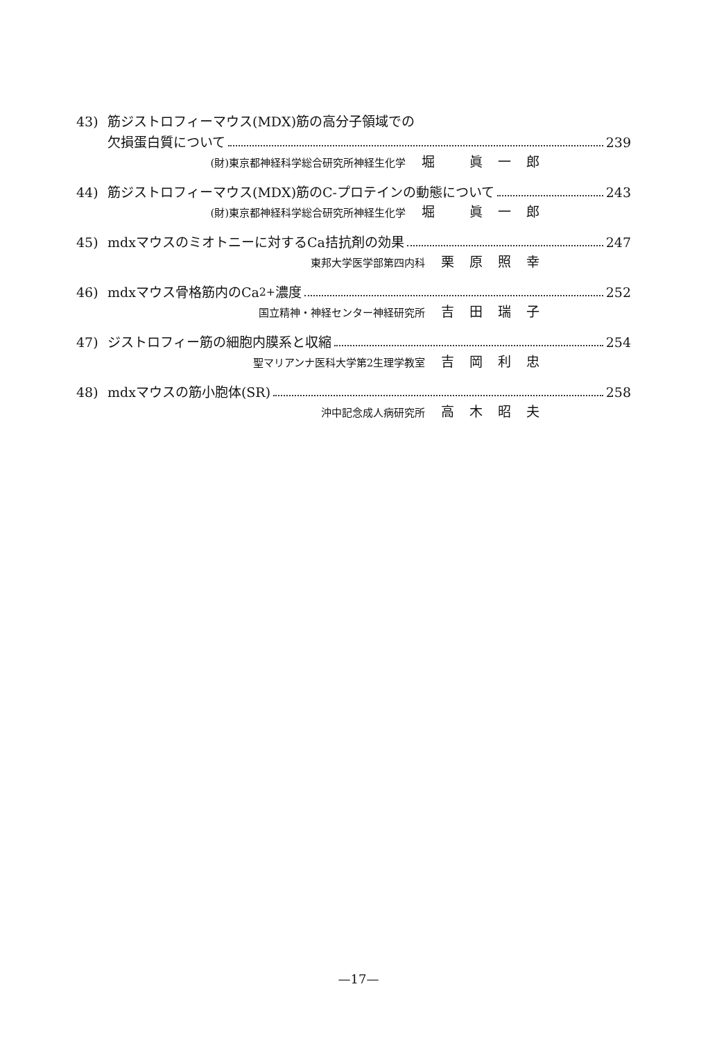43) 筋ジストロフィーマウス(MDX)筋の高分子領域での
欠損蛋白質について 239
(財)東京都神経科学総合研究所神経生化学 堀 眞一郎
44) 筋ジストロフィーマウス(MDX)筋のC-プロテインの動態について 243
(財)東京都神経科学総合研究所神経生化学 堀 眞一郎
45) mdxマウスのミオトニーに対するCa拮抗剤の効果 247
東邦大学医学部第四内科 栗原照幸
46) mdxマウス骨格筋内のCa<sup>2+</sup>濃度 252
国立精神・神経センター神経研究所 吉田瑞子
47) ジストロフィー筋の細胞内膜系と収縮 254
聖マリアンナ医科大学第2生理学教室 吉岡利忠
48) mdxマウスの筋小胞体(SR) 258
沖中記念成人病研究所 高木昭夫
—17—